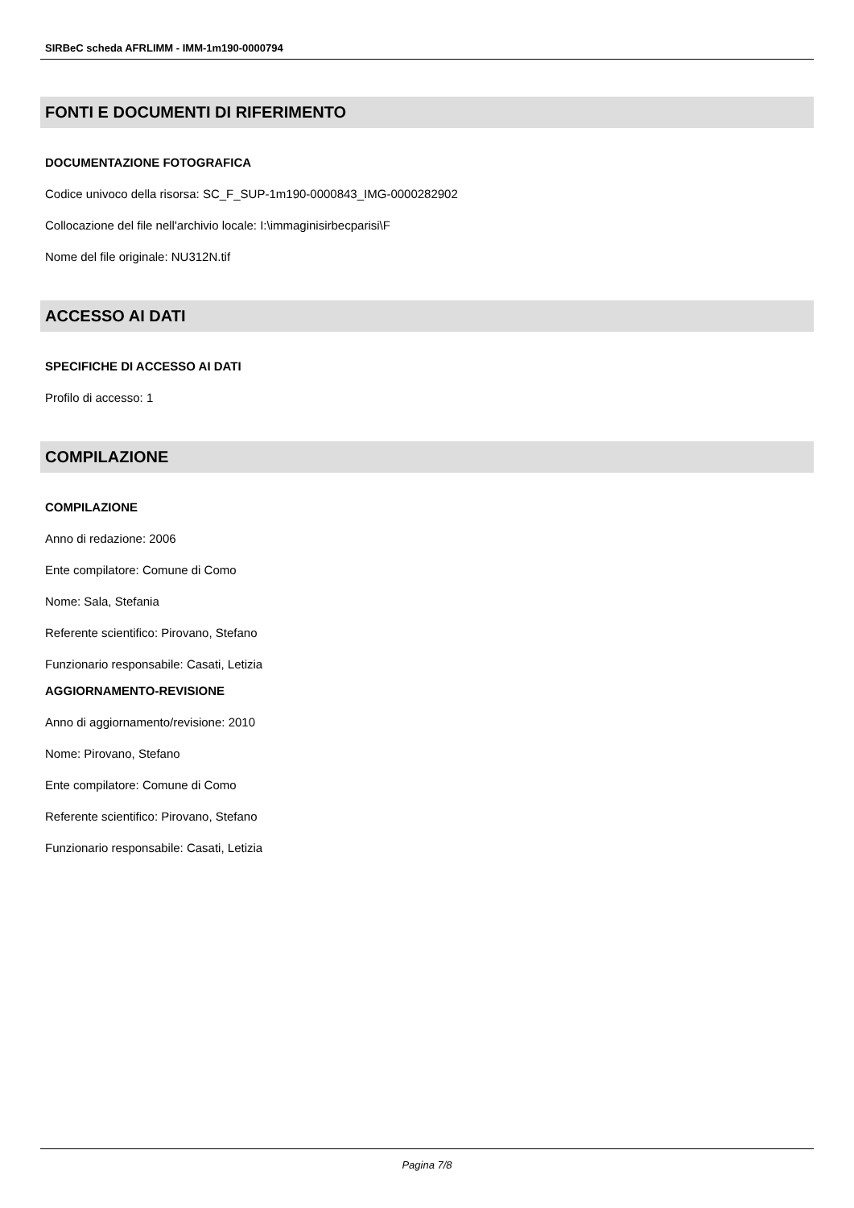SIRBeC scheda AFRLIMM - IMM-1m190-0000794
FONTI E DOCUMENTI DI RIFERIMENTO
DOCUMENTAZIONE FOTOGRAFICA
Codice univoco della risorsa: SC_F_SUP-1m190-0000843_IMG-0000282902
Collocazione del file nell'archivio locale: I:\immaginisirbecparisi\F
Nome del file originale: NU312N.tif
ACCESSO AI DATI
SPECIFICHE DI ACCESSO AI DATI
Profilo di accesso: 1
COMPILAZIONE
COMPILAZIONE
Anno di redazione: 2006
Ente compilatore: Comune di Como
Nome: Sala, Stefania
Referente scientifico: Pirovano, Stefano
Funzionario responsabile: Casati, Letizia
AGGIORNAMENTO-REVISIONE
Anno di aggiornamento/revisione: 2010
Nome: Pirovano, Stefano
Ente compilatore: Comune di Como
Referente scientifico: Pirovano, Stefano
Funzionario responsabile: Casati, Letizia
Pagina 7/8